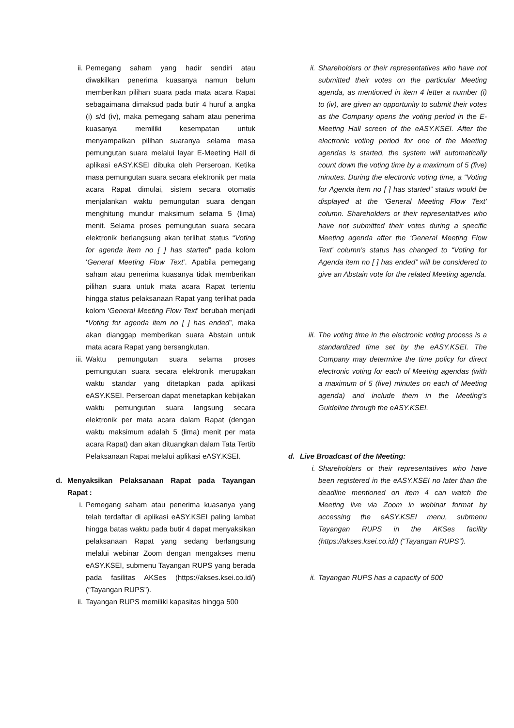ii. Pemegang saham yang hadir sendiri atau diwakilkan penerima kuasanya namun belum memberikan pilihan suara pada mata acara Rapat sebagaimana dimaksud pada butir 4 huruf a angka (i) s/d (iv), maka pemegang saham atau penerima kuasanya memiliki kesempatan untuk menyampaikan pilihan suaranya selama masa pemungutan suara melalui layar E-Meeting Hall di aplikasi eASY.KSEI dibuka oleh Perseroan. Ketika masa pemungutan suara secara elektronik per mata acara Rapat dimulai, sistem secara otomatis menjalankan waktu pemungutan suara dengan menghitung mundur maksimum selama 5 (lima) menit. Selama proses pemungutan suara secara elektronik berlangsung akan terlihat status “Voting for agenda item no [ ] has started” pada kolom ‘General Meeting Flow Text’. Apabila pemegang saham atau penerima kuasanya tidak memberikan pilihan suara untuk mata acara Rapat tertentu hingga status pelaksanaan Rapat yang terlihat pada kolom ‘General Meeting Flow Text’ berubah menjadi “Voting for agenda item no [ ] has ended”, maka akan dianggap memberikan suara Abstain untuk mata acara Rapat yang bersangkutan.
iii. Waktu pemungutan suara selama proses pemungutan suara secara elektronik merupakan waktu standar yang ditetapkan pada aplikasi eASY.KSEI. Perseroan dapat menetapkan kebijakan waktu pemungutan suara langsung secara elektronik per mata acara dalam Rapat (dengan waktu maksimum adalah 5 (lima) menit per mata acara Rapat) dan akan dituangkan dalam Tata Tertib Pelaksanaan Rapat melalui aplikasi eASY.KSEI.
d. Menyaksikan Pelaksanaan Rapat pada Tayangan Rapat :
i. Pemegang saham atau penerima kuasanya yang telah terdaftar di aplikasi eASY.KSEI paling lambat hingga batas waktu pada butir 4 dapat menyaksikan pelaksanaan Rapat yang sedang berlangsung melalui webinar Zoom dengan mengakses menu eASY.KSEI, submenu Tayangan RUPS yang berada pada fasilitas AKSes (https://akses.ksei.co.id/) (“Tayangan RUPS”).
ii. Tayangan RUPS memiliki kapasitas hingga 500
ii. Shareholders or their representatives who have not submitted their votes on the particular Meeting agenda, as mentioned in item 4 letter a number (i) to (iv), are given an opportunity to submit their votes as the Company opens the voting period in the E-Meeting Hall screen of the eASY.KSEI. After the electronic voting period for one of the Meeting agendas is started, the system will automatically count down the voting time by a maximum of 5 (five) minutes. During the electronic voting time, a “Voting for Agenda item no [ ] has started” status would be displayed at the ‘General Meeting Flow Text’ column. Shareholders or their representatives who have not submitted their votes during a specific Meeting agenda after the ‘General Meeting Flow Text’ column’s status has changed to “Voting for Agenda item no [ ] has ended” will be considered to give an Abstain vote for the related Meeting agenda.
iii. The voting time in the electronic voting process is a standardized time set by the eASY.KSEI. The Company may determine the time policy for direct electronic voting for each of Meeting agendas (with a maximum of 5 (five) minutes on each of Meeting agenda) and include them in the Meeting’s Guideline through the eASY.KSEI.
d. Live Broadcast of the Meeting:
i. Shareholders or their representatives who have been registered in the eASY.KSEI no later than the deadline mentioned on item 4 can watch the Meeting live via Zoom in webinar format by accessing the eASY.KSEI menu, submenu Tayangan RUPS in the AKSes facility (https://akses.ksei.co.id/) (“Tayangan RUPS”).
ii. Tayangan RUPS has a capacity of 500